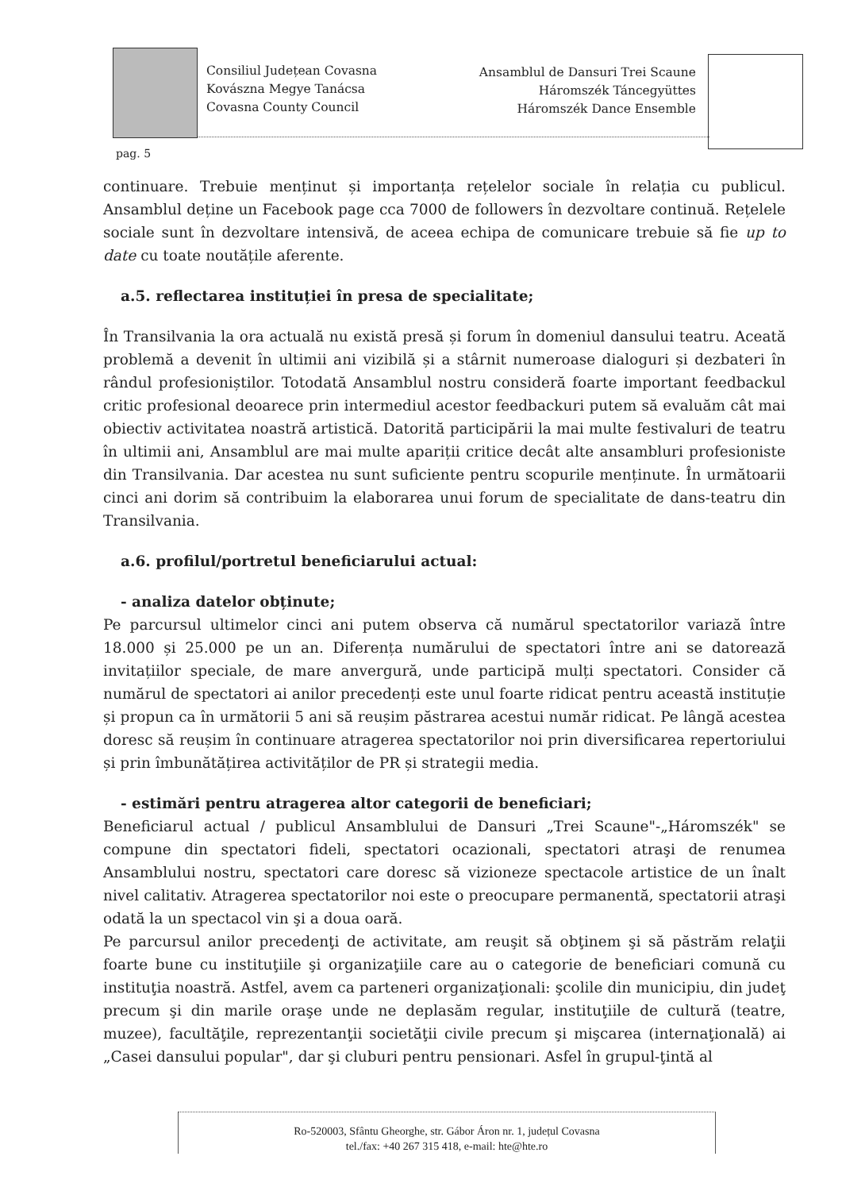Consiliul Județean Covasna
Kovászna Megye Tanácsa
Covasna County Council
Ansamblul de Dansuri Trei Scaune
Háromszék Táncegyüttes
Háromszék Dance Ensemble
pag. 5
continuare. Trebuie menținut și importanța rețelelor sociale în relația cu publicul. Ansamblul deține un Facebook page cca 7000 de followers în dezvoltare continuă. Rețelele sociale sunt în dezvoltare intensivă, de aceea echipa de comunicare trebuie să fie up to date cu toate noutățile aferente.
a.5. reflectarea instituției în presa de specialitate;
În Transilvania la ora actuală nu există presă și forum în domeniul dansului teatru. Aceată problemă a devenit în ultimii ani vizibilă și a stârnit numeroase dialoguri și dezbateri în rândul profesioniștilor. Totodată Ansamblul nostru consideră foarte important feedbackul critic profesional deoarece prin intermediul acestor feedbackuri putem să evaluăm cât mai obiectiv activitatea noastră artistică. Datorită participării la mai multe festivaluri de teatru în ultimii ani, Ansamblul are mai multe apariții critice decât alte ansambluri profesioniste din Transilvania. Dar acestea nu sunt suficiente pentru scopurile menținute. În următoarii cinci ani dorim să contribuim la elaborarea unui forum de specialitate de dans-teatru din Transilvania.
a.6. profilul/portretul beneficiarului actual:
- analiza datelor obținute;
Pe parcursul ultimelor cinci ani putem observa că numărul spectatorilor variază între 18.000 și 25.000 pe un an. Diferența numărului de spectatori între ani se datorează invitațiilor speciale, de mare anvergură, unde participă mulți spectatori. Consider că numărul de spectatori ai anilor precedenți este unul foarte ridicat pentru această instituție și propun ca în următorii 5 ani să reușim păstrarea acestui număr ridicat. Pe lângă acestea doresc să reușim în continuare atragerea spectatorilor noi prin diversificarea repertoriului și prin îmbunătățirea activităților de PR și strategii media.
- estimări pentru atragerea altor categorii de beneficiari;
Beneficiarul actual / publicul Ansamblului de Dansuri „Trei Scaune"-„Háromszék" se compune din spectatori fideli, spectatori ocazionali, spectatori atraşi de renumea Ansamblului nostru, spectatori care doresc să vizioneze spectacole artistice de un înalt nivel calitativ. Atragerea spectatorilor noi este o preocupare permanentă, spectatorii atraşi odată la un spectacol vin şi a doua oară.
Pe parcursul anilor precedenţi de activitate, am reuşit să obţinem şi să păstrăm relaţii foarte bune cu instituţiile şi organizaţiile care au o categorie de beneficiari comună cu instituţia noastră. Astfel, avem ca parteneri organizaţionali: şcolile din municipiu, din judeţ precum şi din marile oraşe unde ne deplasăm regular, instituţiile de cultură (teatre, muzee), facultăţile, reprezentanţii societăţii civile precum şi mişcarea (internaţională) ai „Casei dansului popular", dar şi cluburi pentru pensionari. Asfel în grupul-ţintă al
Ro-520003, Sfântu Gheorghe, str. Gábor Áron nr. 1, județul Covasna
tel./fax: +40 267 315 418, e-mail: hte@hte.ro